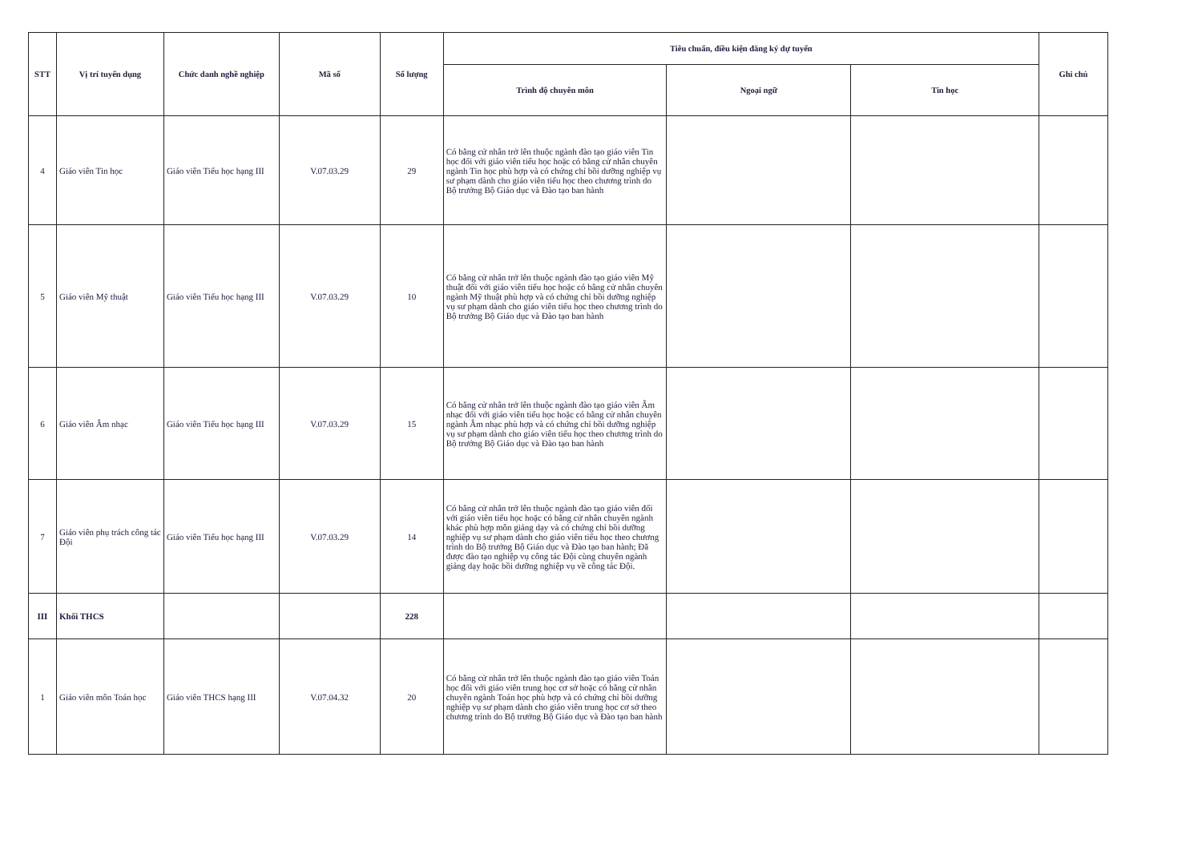| STT | Vị trí tuyển dụng | Chức danh nghề nghiệp | Mã số | Số lượng | Tiêu chuẩn, điều kiện đăng ký dự tuyển | | | Ghi chú |
| --- | --- | --- | --- | --- | --- | --- | --- | --- |
| | | | | | Trình độ chuyên môn | Ngoại ngữ | Tin học | |
| 4 | Giáo viên Tin học | Giáo viên Tiểu học hạng III | V.07.03.29 | 29 | Có bằng cử nhân trở lên thuộc ngành đào tạo giáo viên Tin học đối với giáo viên tiểu học hoặc có bằng cử nhân chuyên ngành Tin học phù hợp và có chứng chỉ bồi dưỡng nghiệp vụ sư phạm dành cho giáo viên tiểu học theo chương trình do Bộ trưởng Bộ Giáo dục và Đào tạo ban hành | | | |
| 5 | Giáo viên Mỹ thuật | Giáo viên Tiểu học hạng III | V.07.03.29 | 10 | Có bằng cử nhân trở lên thuộc ngành đào tạo giáo viên Mỹ thuật đối với giáo viên tiểu học hoặc có bằng cử nhân chuyên ngành Mỹ thuật phù hợp và có chứng chỉ bồi dưỡng nghiệp vụ sư phạm dành cho giáo viên tiểu học theo chương trình do Bộ trưởng Bộ Giáo dục và Đào tạo ban hành | | | |
| 6 | Giáo viên Âm nhạc | Giáo viên Tiểu học hạng III | V.07.03.29 | 15 | Có bằng cử nhân trở lên thuộc ngành đào tạo giáo viên Âm nhạc đối với giáo viên tiểu học hoặc có bằng cử nhân chuyên ngành Âm nhạc phù hợp và có chứng chỉ bồi dưỡng nghiệp vụ sư phạm dành cho giáo viên tiểu học theo chương trình do Bộ trưởng Bộ Giáo dục và Đào tạo ban hành | | | |
| 7 | Giáo viên phụ trách công tác Đội | Giáo viên Tiểu học hạng III | V.07.03.29 | 14 | Có bằng cử nhân trở lên thuộc ngành đào tạo giáo viên đối với giáo viên tiểu học hoặc có bằng cử nhân chuyên ngành khác phù hợp môn giảng dạy và có chứng chỉ bồi dưỡng nghiệp vụ sư phạm dành cho giáo viên tiểu học theo chương trình do Bộ trưởng Bộ Giáo dục và Đào tạo ban hành; Đã được đào tạo nghiệp vụ công tác Đội cùng chuyên ngành giảng dạy hoặc bồi dưỡng nghiệp vụ về công tác Đội. | | | |
| III | Khối THCS | | | 228 | | | | |
| 1 | Giáo viên môn Toán học | Giáo viên THCS hạng III | V.07.04.32 | 20 | Có bằng cử nhân trở lên thuộc ngành đào tạo giáo viên Toán học đối với giáo viên trung học cơ sở hoặc có bằng cử nhân chuyên ngành Toán học phù hợp và có chứng chỉ bồi dưỡng nghiệp vụ sư phạm dành cho giáo viên trung học cơ sở theo chương trình do Bộ trưởng Bộ Giáo dục và Đào tạo ban hành | | | |